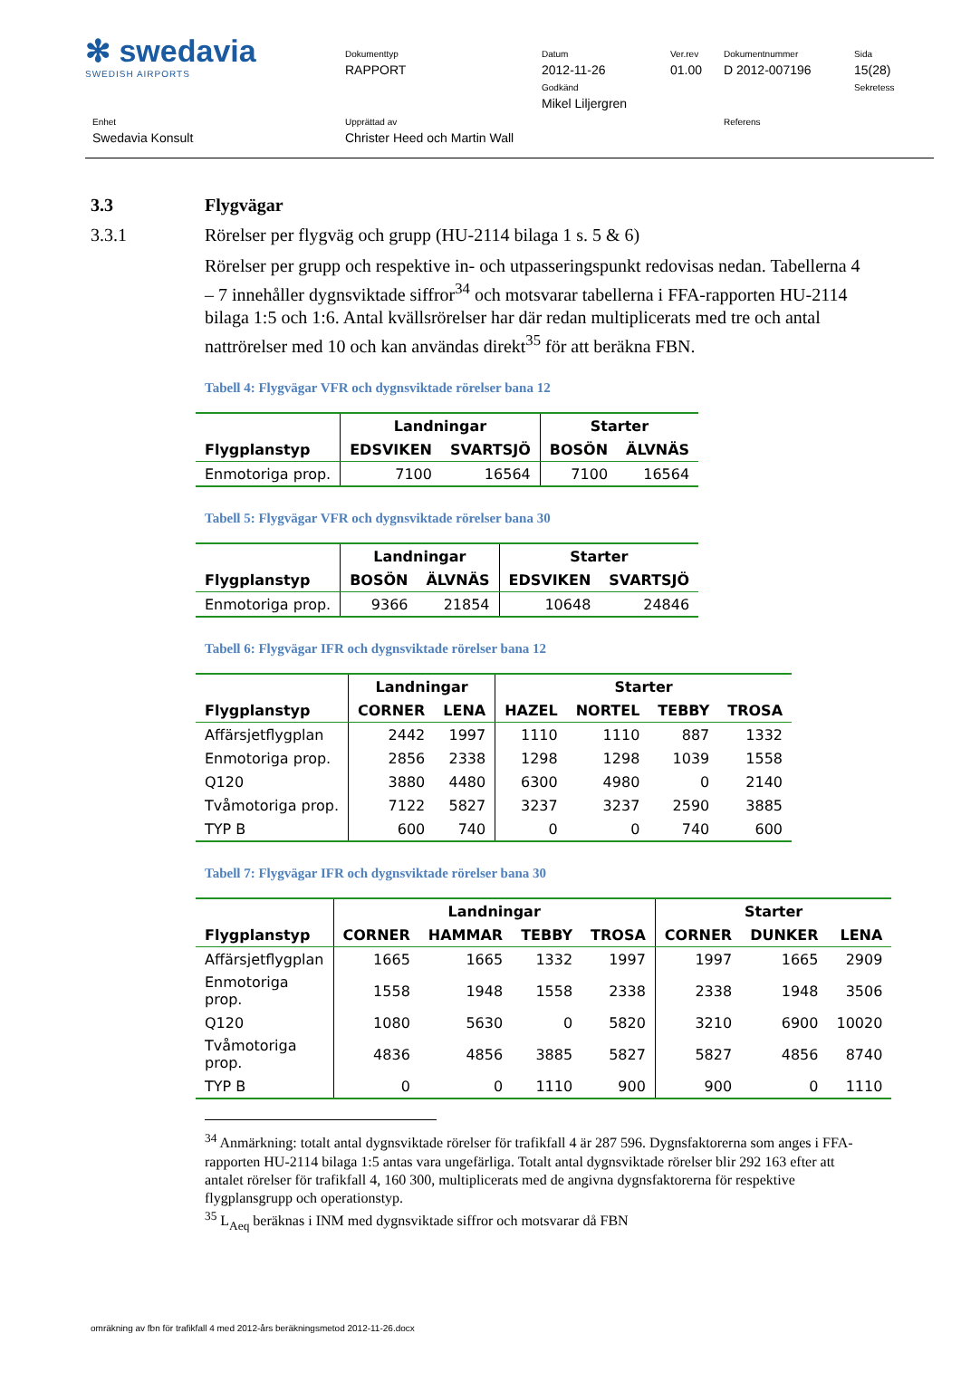✻ swedavia
SWEDISH AIRPORTS
Dokumenttyp
RAPPORT
Datum
2012-11-26
Godkänd
Mikel Liljergren
Ver.rev
01.00
Dokumentnummer
D 2012-007196
Sida
15(28)
Sekretess
Enhet
Swedavia Konsult
Upprättad av
Christer Heed och Martin Wall
Referens
3.3 Flygvägar
3.3.1 Rörelser per flygväg och grupp (HU-2114 bilaga 1 s. 5 & 6)
Rörelser per grupp och respektive in- och utpasseringspunkt redovisas nedan. Tabellerna 4 – 7 innehåller dygnsviktade siffror<sup>34</sup> och motsvarar tabellerna i FFA-rapporten HU-2114 bilaga 1:5 och 1:6. Antal kvällsrörelser har där redan multiplicerats med tre och antal nattrörelser med 10 och kan användas direkt<sup>35</sup> för att beräkna FBN.
Tabell 4: Flygvägar VFR och dygnsviktade rörelser bana 12
| | Landningar | | Starter | |
| --- | --- | --- | --- | --- |
| Flygplanstyp | EDSVIKEN | SVARTSJÖ | BOSÖN | ÄLVNÄS |
| Enmotoriga prop. | 7100 | 16564 | 7100 | 16564 |
Tabell 5: Flygvägar VFR och dygnsviktade rörelser bana 30
| | Landningar | | Starter | |
| --- | --- | --- | --- | --- |
| Flygplanstyp | BOSÖN | ÄLVNÄS | EDSVIKEN | SVARTSJÖ |
| Enmotoriga prop. | 9366 | 21854 | 10648 | 24846 |
Tabell 6: Flygvägar IFR och dygnsviktade rörelser bana 12
| | Landningar | | Starter | | | |
| --- | --- | --- | --- | --- | --- | --- |
| Flygplanstyp | CORNER | LENA | HAZEL | NORTEL | TEBBY | TROSA |
| Affärsjetflygplan | 2442 | 1997 | 1110 | 1110 | 887 | 1332 |
| Enmotoriga prop. | 2856 | 2338 | 1298 | 1298 | 1039 | 1558 |
| Q120 | 3880 | 4480 | 6300 | 4980 | 0 | 2140 |
| Tvåmotoriga prop. | 7122 | 5827 | 3237 | 3237 | 2590 | 3885 |
| TYP B | 600 | 740 | 0 | 0 | 740 | 600 |
Tabell 7: Flygvägar IFR och dygnsviktade rörelser bana 30
| | Landningar | | | | Starter | | |
| --- | --- | --- | --- | --- | --- | --- | --- |
| Flygplanstyp | CORNER | HAMMAR | TEBBY | TROSA | CORNER | DUNKER | LENA |
| Affärsjetflygplan | 1665 | 1665 | 1332 | 1997 | 1997 | 1665 | 2909 |
| Enmotoriga prop. | 1558 | 1948 | 1558 | 2338 | 2338 | 1948 | 3506 |
| Q120 | 1080 | 5630 | 0 | 5820 | 3210 | 6900 | 10020 |
| Tvåmotoriga prop. | 4836 | 4856 | 3885 | 5827 | 5827 | 4856 | 8740 |
| TYP B | 0 | 0 | 1110 | 900 | 900 | 0 | 1110 |
<sup>34</sup> Anmärkning: totalt antal dygnsviktade rörelser för trafikfall 4 är 287 596. Dygnsfaktorerna som anges i FFA-rapporten HU-2114 bilaga 1:5 antas vara ungefärliga. Totalt antal dygnsviktade rörelser blir 292 163 efter att antalet rörelser för trafikfall 4, 160 300, multiplicerats med de angivna dygnsfaktorerna för respektive flygplansgrupp och operationstyp.
<sup>35</sup> L<sub>Aeq</sub> beräknas i INM med dygnsviktade siffror och motsvarar då FBN
omräkning av fbn för trafikfall 4 med 2012-års beräkningsmetod 2012-11-26.docx